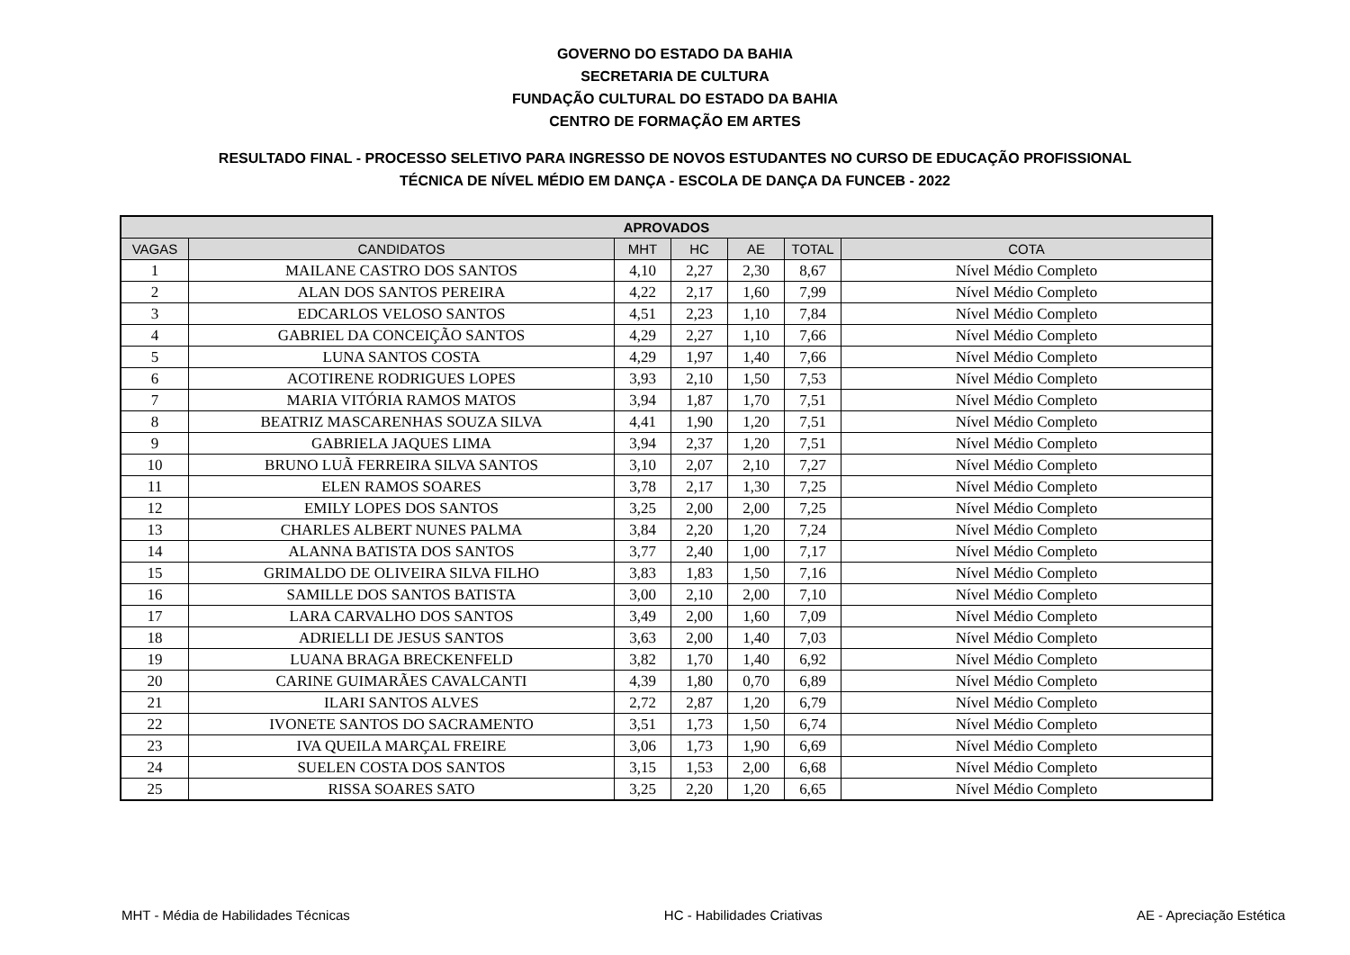GOVERNO DO ESTADO DA BAHIA
SECRETARIA DE CULTURA
FUNDAÇÃO CULTURAL DO ESTADO DA BAHIA
CENTRO DE FORMAÇÃO EM ARTES
RESULTADO FINAL - PROCESSO SELETIVO PARA INGRESSO DE NOVOS ESTUDANTES NO CURSO DE EDUCAÇÃO PROFISSIONAL
TÉCNICA DE NÍVEL MÉDIO EM DANÇA - ESCOLA DE DANÇA DA FUNCEB - 2022
| APROVADOS | | | | | | |
| --- | --- | --- | --- | --- | --- | --- |
| VAGAS | CANDIDATOS | MHT | HC | AE | TOTAL | COTA |
| 1 | MAILANE CASTRO DOS SANTOS | 4,10 | 2,27 | 2,30 | 8,67 | Nível Médio Completo |
| 2 | ALAN DOS SANTOS PEREIRA | 4,22 | 2,17 | 1,60 | 7,99 | Nível Médio Completo |
| 3 | EDCARLOS VELOSO SANTOS | 4,51 | 2,23 | 1,10 | 7,84 | Nível Médio Completo |
| 4 | GABRIEL DA CONCEIÇÃO SANTOS | 4,29 | 2,27 | 1,10 | 7,66 | Nível Médio Completo |
| 5 | LUNA SANTOS COSTA | 4,29 | 1,97 | 1,40 | 7,66 | Nível Médio Completo |
| 6 | ACOTIRENE RODRIGUES LOPES | 3,93 | 2,10 | 1,50 | 7,53 | Nível Médio Completo |
| 7 | MARIA VITÓRIA RAMOS MATOS | 3,94 | 1,87 | 1,70 | 7,51 | Nível Médio Completo |
| 8 | BEATRIZ MASCARENHAS SOUZA SILVA | 4,41 | 1,90 | 1,20 | 7,51 | Nível Médio Completo |
| 9 | GABRIELA JAQUES LIMA | 3,94 | 2,37 | 1,20 | 7,51 | Nível Médio Completo |
| 10 | BRUNO LUÃ FERREIRA SILVA SANTOS | 3,10 | 2,07 | 2,10 | 7,27 | Nível Médio Completo |
| 11 | ELEN RAMOS SOARES | 3,78 | 2,17 | 1,30 | 7,25 | Nível Médio Completo |
| 12 | EMILY LOPES DOS SANTOS | 3,25 | 2,00 | 2,00 | 7,25 | Nível Médio Completo |
| 13 | CHARLES ALBERT NUNES PALMA | 3,84 | 2,20 | 1,20 | 7,24 | Nível Médio Completo |
| 14 | ALANNA BATISTA DOS SANTOS | 3,77 | 2,40 | 1,00 | 7,17 | Nível Médio Completo |
| 15 | GRIMALDO DE OLIVEIRA SILVA FILHO | 3,83 | 1,83 | 1,50 | 7,16 | Nível Médio Completo |
| 16 | SAMILLE DOS SANTOS BATISTA | 3,00 | 2,10 | 2,00 | 7,10 | Nível Médio Completo |
| 17 | LARA CARVALHO DOS SANTOS | 3,49 | 2,00 | 1,60 | 7,09 | Nível Médio Completo |
| 18 | ADRIELLI DE JESUS SANTOS | 3,63 | 2,00 | 1,40 | 7,03 | Nível Médio Completo |
| 19 | LUANA BRAGA BRECKENFELD | 3,82 | 1,70 | 1,40 | 6,92 | Nível Médio Completo |
| 20 | CARINE GUIMARÃES CAVALCANTI | 4,39 | 1,80 | 0,70 | 6,89 | Nível Médio Completo |
| 21 | ILARI SANTOS ALVES | 2,72 | 2,87 | 1,20 | 6,79 | Nível Médio Completo |
| 22 | IVONETE SANTOS DO SACRAMENTO | 3,51 | 1,73 | 1,50 | 6,74 | Nível Médio Completo |
| 23 | IVA QUEILA MARÇAL FREIRE | 3,06 | 1,73 | 1,90 | 6,69 | Nível Médio Completo |
| 24 | SUELEN COSTA DOS SANTOS | 3,15 | 1,53 | 2,00 | 6,68 | Nível Médio Completo |
| 25 | RISSA SOARES SATO | 3,25 | 2,20 | 1,20 | 6,65 | Nível Médio Completo |
MHT - Média de Habilidades Técnicas HC - Habilidades Criativas AE - Apreciação Estética